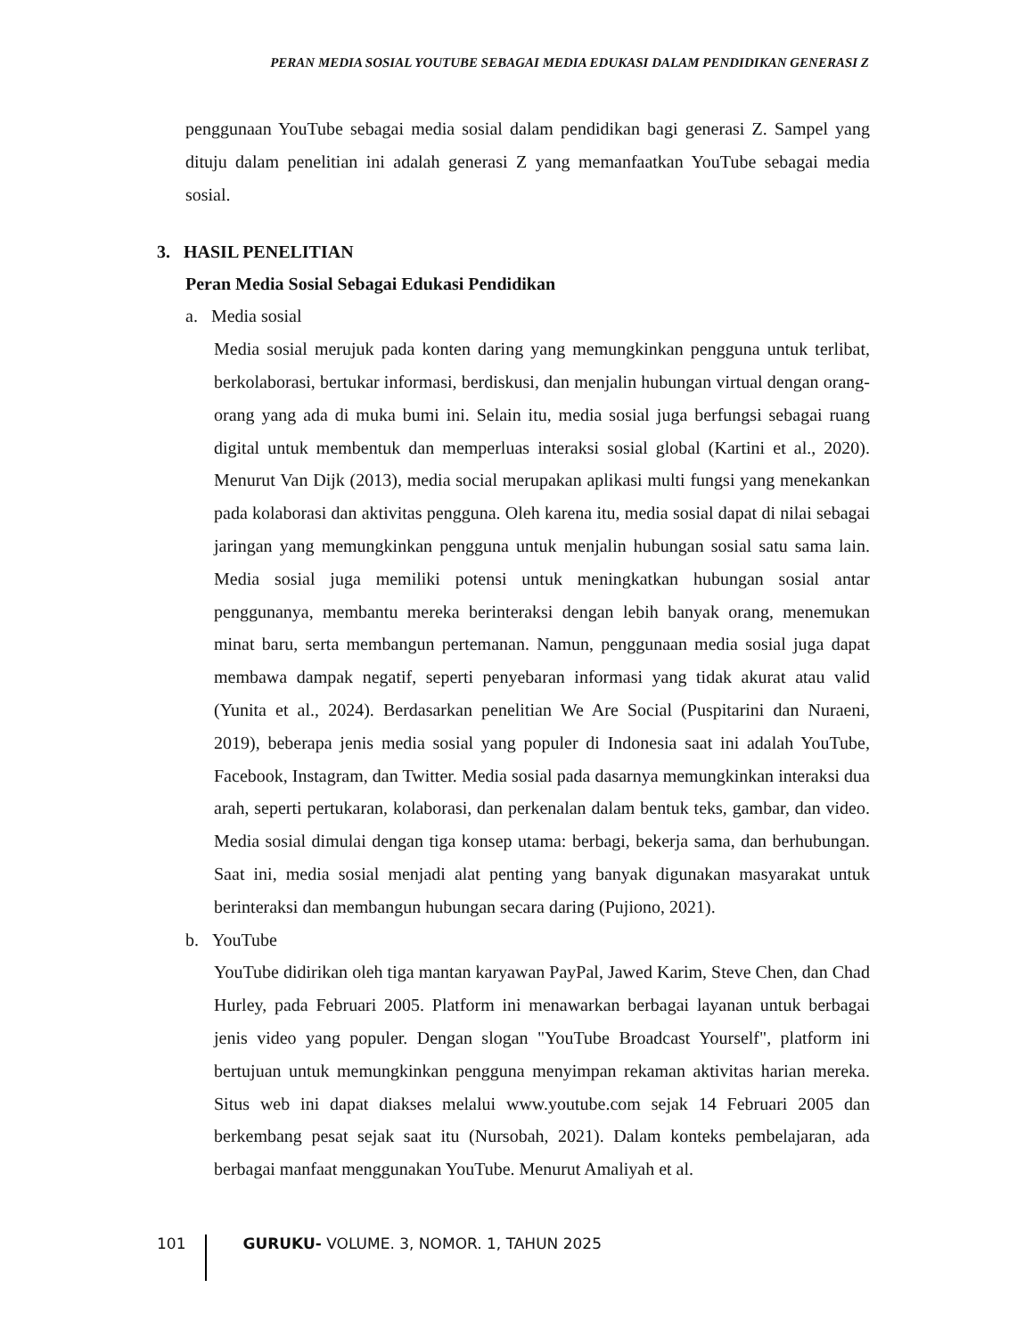PERAN MEDIA SOSIAL YOUTUBE SEBAGAI MEDIA EDUKASI DALAM PENDIDIKAN GENERASI Z
penggunaan YouTube sebagai media sosial dalam pendidikan bagi generasi Z. Sampel yang dituju dalam penelitian ini adalah generasi Z yang memanfaatkan YouTube sebagai media sosial.
3. HASIL PENELITIAN
Peran Media Sosial Sebagai Edukasi Pendidikan
a. Media sosial
Media sosial merujuk pada konten daring yang memungkinkan pengguna untuk terlibat, berkolaborasi, bertukar informasi, berdiskusi, dan menjalin hubungan virtual dengan orang-orang yang ada di muka bumi ini. Selain itu, media sosial juga berfungsi sebagai ruang digital untuk membentuk dan memperluas interaksi sosial global (Kartini et al., 2020). Menurut Van Dijk (2013), media social merupakan aplikasi multi fungsi yang menekankan pada kolaborasi dan aktivitas pengguna. Oleh karena itu, media sosial dapat di nilai sebagai jaringan yang memungkinkan pengguna untuk menjalin hubungan sosial satu sama lain. Media sosial juga memiliki potensi untuk meningkatkan hubungan sosial antar penggunanya, membantu mereka berinteraksi dengan lebih banyak orang, menemukan minat baru, serta membangun pertemanan. Namun, penggunaan media sosial juga dapat membawa dampak negatif, seperti penyebaran informasi yang tidak akurat atau valid (Yunita et al., 2024). Berdasarkan penelitian We Are Social (Puspitarini dan Nuraeni, 2019), beberapa jenis media sosial yang populer di Indonesia saat ini adalah YouTube, Facebook, Instagram, dan Twitter. Media sosial pada dasarnya memungkinkan interaksi dua arah, seperti pertukaran, kolaborasi, dan perkenalan dalam bentuk teks, gambar, dan video. Media sosial dimulai dengan tiga konsep utama: berbagi, bekerja sama, dan berhubungan. Saat ini, media sosial menjadi alat penting yang banyak digunakan masyarakat untuk berinteraksi dan membangun hubungan secara daring (Pujiono, 2021).
b. YouTube
YouTube didirikan oleh tiga mantan karyawan PayPal, Jawed Karim, Steve Chen, dan Chad Hurley, pada Februari 2005. Platform ini menawarkan berbagai layanan untuk berbagai jenis video yang populer. Dengan slogan "YouTube Broadcast Yourself", platform ini bertujuan untuk memungkinkan pengguna menyimpan rekaman aktivitas harian mereka. Situs web ini dapat diakses melalui www.youtube.com sejak 14 Februari 2005 dan berkembang pesat sejak saat itu (Nursobah, 2021). Dalam konteks pembelajaran, ada berbagai manfaat menggunakan YouTube. Menurut Amaliyah et al.
101 GURUKU- VOLUME. 3, NOMOR. 1, TAHUN 2025